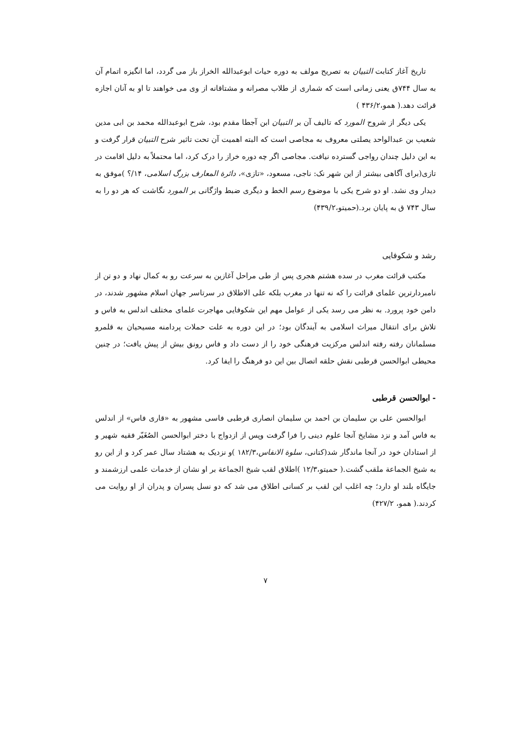تاریخ آغاز کتابت التبیان به تصریح مولف به دوره حیات ابوعبدالله الخراز باز می گردد، اما انگیزه اتمام آن به سال ۷۴۴ق یعنی زمانی است که شماری از طلاب مصرانه و مشتاقانه از وی می خواهند تا او به آنان اجازه قرائت دهد.( همو،۴۳۶/۲ )
یکی دیگر از شروح المورد که تالیف آن بر التبیان ابن آجطا مقدم بود، شرح ابوعبدالله محمد بن ابی مدین شعیب بن عبدالواحد یصلتی معروف به مجاصی است که البته اهمیت آن تحت تاثیر شرح التبیان قرار گرفت و به این دلیل چندان رواجی گسترده نیافت. مجاصی اگر چه دوره خراز را درک کرد، اما محتملاً به دلیل اقامت در تازی(برای آگاهی بیشتر از این شهر نک: ناجی، مسعود، «تازی»، دائرة المعارف بزرگ اسلامی، ۱۴/؟ )موفق به دیدار وی نشد. او دو شرح یکی با موضوع رسم الخط و دیگری ضبط واژگانی بر المورد نگاشت که هر دو را به سال ۷۴۳ ق به پایان برد.(حمیتو،۴۳۹/۲)
رشد و شکوفایی
مکتب قرائت مغرب در سده هشتم هجری پس از طی مراحل آغازین به سرعت رو به کمال نهاد و دو تن از نامبردارترین علمای قرائت را که نه تنها در مغرب بلکه علی الاطلاق در سرتاسر جهان اسلام مشهور شدند، در دامن خود پرورد. به نظر می رسد یکی از عوامل مهم این شکوفایی مهاجرت علمای مختلف اندلس به فاس و تلاش برای انتقال میراث اسلامی به آیندگان بود؛ در این دوره به علت حملات پردامنه مسیحیان به قلمرو مسلمانان رفته رفته اندلس مرکزیت فرهنگی خود را از دست داد و فاس رونق بیش از پیش یافت؛ در چنین محیطی ابوالحسن قرطبی نقش حلقه اتصال بین این دو فرهنگ را ایفا کرد.
- ابوالحسن قرطبی
ابوالحسن علی بن سلیمان بن احمد بن سلیمان انصاری قرطبی فاسی مشهور به «قاری فاس» از اندلس به فاس آمد و نزد مشایخ آنجا علوم دینی را فرا گرفت وپس از ازدواج با دختر ابوالحسن الصُغَیّر فقیه شهیر و از استادان خود در آنجا ماندگار شد(کتانی، سلوة الانفاس،۱۸۲/۳ )و نزدیک به هشتاد سال عمر کرد و از این رو به شیخ الجماعة ملقب گشت.( حمیتو،۱۲/۳ )اطلاق لقب شیخ الجماعة بر او نشان از خدمات علمی ارزشمند و جایگاه بلند او دارد؛ چه اغلب این لقب بر کسانی اطلاق می شد که دو نسل پسران و پدران از او روایت می کردند.( همو، ۴۲۷/۲)
۷